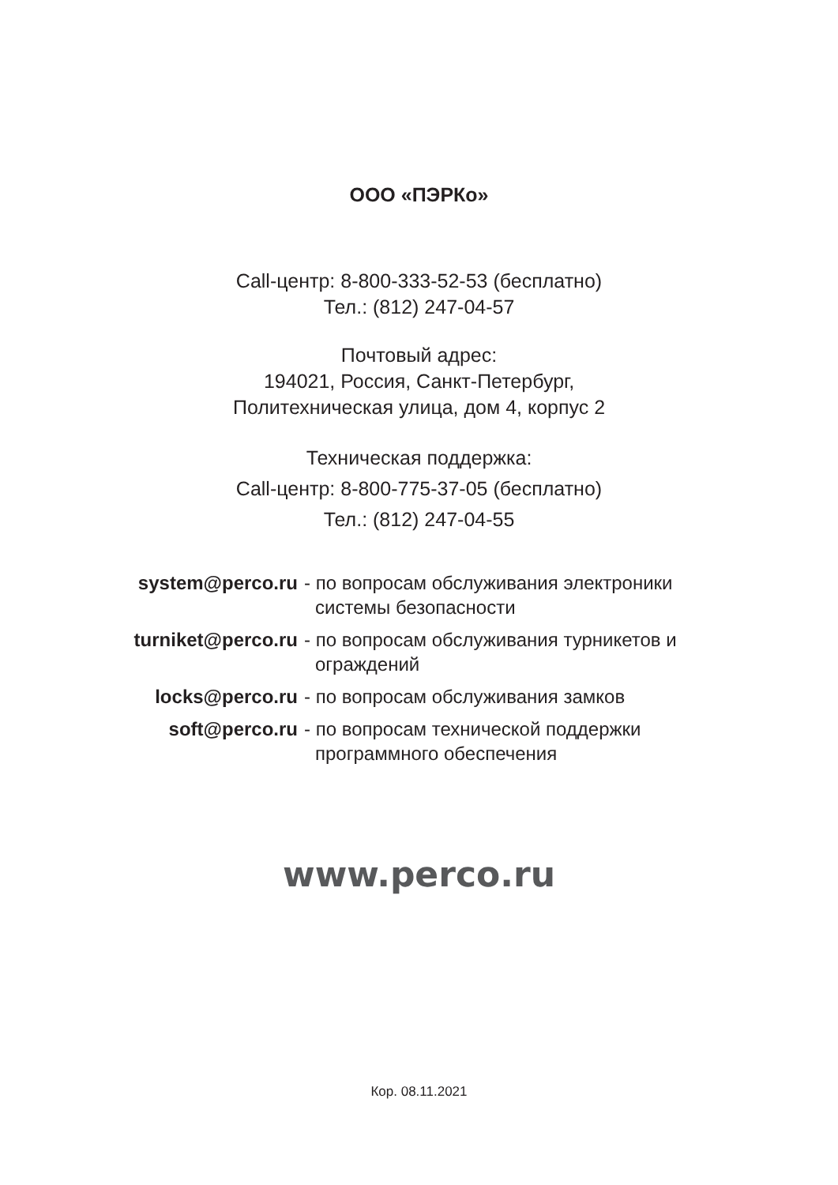ООО «ПЭРКо»
Call-центр: 8-800-333-52-53 (бесплатно)
Тел.: (812) 247-04-57
Почтовый адрес:
194021, Россия, Санкт-Петербург,
Политехническая улица, дом 4, корпус 2
Техническая поддержка:
Call-центр: 8-800-775-37-05 (бесплатно)
Тел.: (812) 247-04-55
| system@perco.ru | - по вопросам обслуживания электроники системы безопасности |
| turniket@perco.ru | - по вопросам обслуживания турникетов и ограждений |
| locks@perco.ru | - по вопросам обслуживания замков |
| soft@perco.ru | - по вопросам технической поддержки программного обеспечения |
www.perco.ru
Кор. 08.11.2021